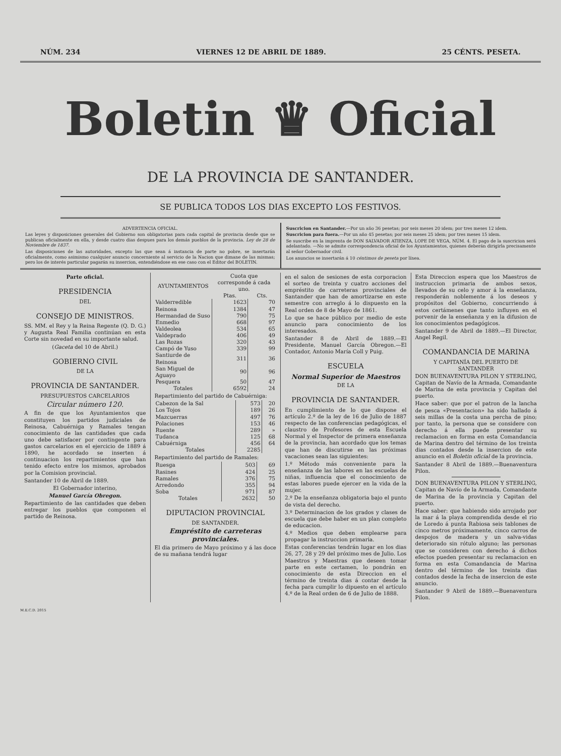NÚM. 234 VIERNES 12 DE ABRIL DE 1889. 25 CÉNTS. PESETA.
Boletin ♛ Oficial
DE LA PROVINCIA DE SANTANDER.
SE PUBLICA TODOS LOS DIAS EXCEPTO LOS FESTIVOS.
ADVERTENCIA OFICIAL.
Las leyes y disposiciones generales del Gobierno son obligatorias para cada capital de provincia desde que se publican oficialmente en ella, y desde cuatro dias despues para los demás pueblos de la provincia. Ley de 28 de Noviembre de 1837.
Las disposiciones de las autoridades, excepto las que sean á instancia de parte no pobre, se insertarán oficialmente, como asimismo cualquier anuncio concerniente al servicio de la Nacion que dimane de las mismas; pero los de interés particular pagarán su insercion, entendiéndose en ese caso con el Editor del BOLETIN.
Suscricion en Santander.—Por un año 36 pesetas; por seis meses 20 idem; por tres meses 12 idem.
Suscricion para fuera.—Por un año 45 pesetas; por seis meses 25 idem; por tres meses 15 idem.
Se suscribe en la imprenta de DON SALVADOR ATIENZA, LOPE DE VEGA, NÚM. 4. El pago de la suscricion será adelantado. —No se admite correspondencia oficial de los Ayuntamientos, quienes deberán dirigirla precisamente al señor Gobernador civil.
Los anuncios se insertarán á 10 céntimos de peseta por línea.
Parte oficial.
PRESIDENCIA
DEL
CONSEJO DE MINISTROS.
SS. MM. el Rey y la Reina Regente (Q. D. G.) y Augusta Real Familia continúan en esta Corte sin novedad en su importante salud.
(Gaceta del 10 de Abril.)
GOBIERNO CIVIL
DE LA
PROVINCIA DE SANTANDER.
PRESUPUESTOS CARCELARIOS
Circular número 120.
A fin de que los Ayuntamientos que constituyen los partidos judiciales de Reinosa, Cabuérniga y Ramales tengan conocimiento de las cantidades que cada uno debe satisfacer por contingente para gastos carcelarios en el ejercicio de 1889 á 1890, he acordado se inserten á continuacion los repartimientos que han tenido efecto entre los mismos, aprobados por la Comision provincial.
Santander 10 de Abril de 1889.
El Gobernador interino,
Manuel García Obregon.
Repartimiento de las cantidades que deben entregar los pueblos que componen el partido de Reinosa.
| AYUNTAMIENTOS | Cuota que corresponde á cada uno. | |
| --- | --- | --- |
| | Ptas. | Cts. |
| Valderredible | 1623 | 70 |
| Reinosa | 1384 | 47 |
| Hermandad de Suso | 790 | 75 |
| Enmedio | 668 | 97 |
| Valdeolea | 534 | 65 |
| Valdeprado | 406 | 49 |
| Las Rozas | 320 | 43 |
| Campó de Yuso | 339 | 99 |
| Santiurde de Reinosa | 311 | 36 |
| San Miguel de Aguayo | 90 | 96 |
| Pesquera | 50 | 47 |
| Totales | 6592 | 24 |
Repartimiento del partido de Cabuérniga:
| Cabezon de la Sal | 573 | 20 |
| Los Tojos | 189 | 26 |
| Mazcuerras | 497 | 76 |
| Polaciones | 153 | 46 |
| Ruente | 289 | » |
| Tudanca | 125 | 68 |
| Cabuérniga | 456 | 64 |
| Totales | 2285 | |
Repartimiento del partido de Ramales:
| Ruesga | 503 | 69 |
| Rasines | 424 | 25 |
| Ramales | 376 | 75 |
| Arredondo | 355 | 94 |
| Soba | 971 | 87 |
| Totales | 2632 | 50 |
DIPUTACION PROVINCIAL
DE SANTANDER.
Empréstito de carreteras provinciales.
El dia primero de Mayo próximo y á las doce de su mañana tendrá lugar
en el salon de sesiones de esta corporacion el sorteo de treinta y cuatro acciones del empréstito de carreteras provinciales de Santander que han de amortizarse en este semestre con arreglo á lo dispuesto en la Real orden de 8 de Mayo de 1861.
Lo que se hace público por medio de este anuncio para conocimiento de los interesados.
Santander 8 de Abril de 1889.—El Presidente, Manuel García Obregon.—El Contador, Antonio María Coll y Puig.
ESCUELA
Normal Superior de Maestros
DE LA
PROVINCIA DE SANTANDER.
En cumplimiento de lo que dispone el artículo 2.º de la ley de 16 de Julio de 1887 respecto de las conferencias pedagógicas, el claustro de Profesores de esta Escuela Normal y el Inspector de primera enseñanza de la provincia, han acordado que los temas que han de discutirse en las próximas vacaciones sean las siguientes:
1.º Método más conveniente para la enseñanza de las labores en las escuelas de niñas, influencia que el conocimiento de estas labores puede ejercer en la vida de la mujer.
2.º De la enseñanza obligatoria bajo el punto de vista del derecho.
3.º Determinacion de los grados y clases de escuela que debe haber en un plan completo de educacion.
4.º Medios que deben emplearse para propagar la instruccion primaria.
Estas conferencias tendrán lugar en los dias 26, 27, 28 y 29 del próximo mes de Julio. Los Maestros y Maestras que deseen tomar parte en este certamen, lo pondrán en conocimiento de esta Direccion en el término de treinta dias á contar desde la fecha para cumplir lo dipuesto en el artículo 4.º de la Real orden de 6 de Julio de 1888.
Esta Direccion espera que los Maestros de instruccion primaria de ambos sexos, llevados de su celo y amor á la enseñanza, responderán noblemente á los deseos y propósitos del Gobierno, concurriendo á estos certámenes que tanto influyen en el porvenir de la enseñanza y en la difusion de los conocimientos pedagógicos.
Santander 9 de Abril de 1889.—El Director, Angel Regil.
COMANDANCIA DE MARINA
Y CAPITANÍA DEL PUERTO DE SANTANDER
DON BUENAVENTURA PILON Y STERLING, Capitan de Navío de la Armada, Comandante de Marina de esta provincia y Capitan del puerto.
Hace saber: que por el patron de la lancha de pesca «Presentacion» ha sido hallado á seis millas de la costa una percha de pino; por tanto, la persona que se considere con derecho á ella puede presentar su reclamacion en forma en esta Comandancia de Marina dentro del término de los treinta dias contados desde la insercion de este anuncio en el Boletin oficial de la provincia.
Santander 8 Abril de 1889.—Buenaventura Pilon.
DON BUENAVENTURA PILON Y STERLING, Capitan de Navío de la Armada, Comandante de Marina de la provincia y Capitan del puerto.
Hace saber: que habiendo sido arrojado por la mar á la playa comprendida desde el rio de Loredo á punta Rabiosa seis tablones de cinco metros próximamente, cinco carros de despojos de madera y un salva-vidas deteriorado sin rótulo alguno; las personas que se consideren con derecho á dichos efectos pueden presentar su reclamacion en forma en esta Comandancia de Marina dentro del término de los treinta dias contados desde la fecha de insercion de este anuncio.
Santander 9 Abril de 1889.—Buenaventura Pilon.
M.E.C.D. 2015